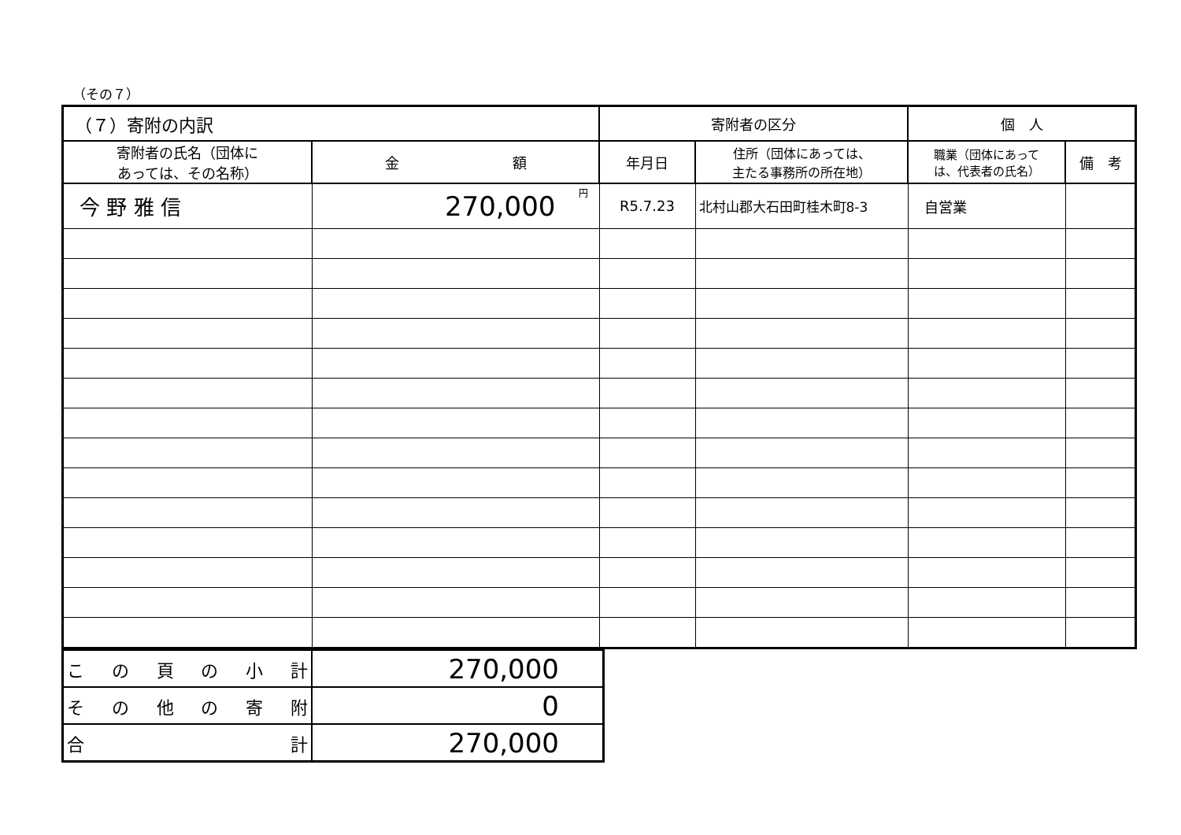（その７）
| （７）寄附の内訳 | | 寄附者の区分 | | 個 人 | |
| --- | --- | --- | --- | --- | --- |
| 寄附者の氏名（団体に あっては、その名称） | 金 額 | 年月日 | 住所（団体にあっては、 主たる事務所の所在地） | 職業（団体にあって は、代表者の氏名） | 備 考 |
| 今 野 雅 信 | 270,000<sup>円</sup> | R5.7.23 | 北村山郡大石田町桂木町8-3 | 自営業 | |
| この頁の小計 | 270,000 |
| その他の寄附 | 0 |
| 合計 | 270,000 |